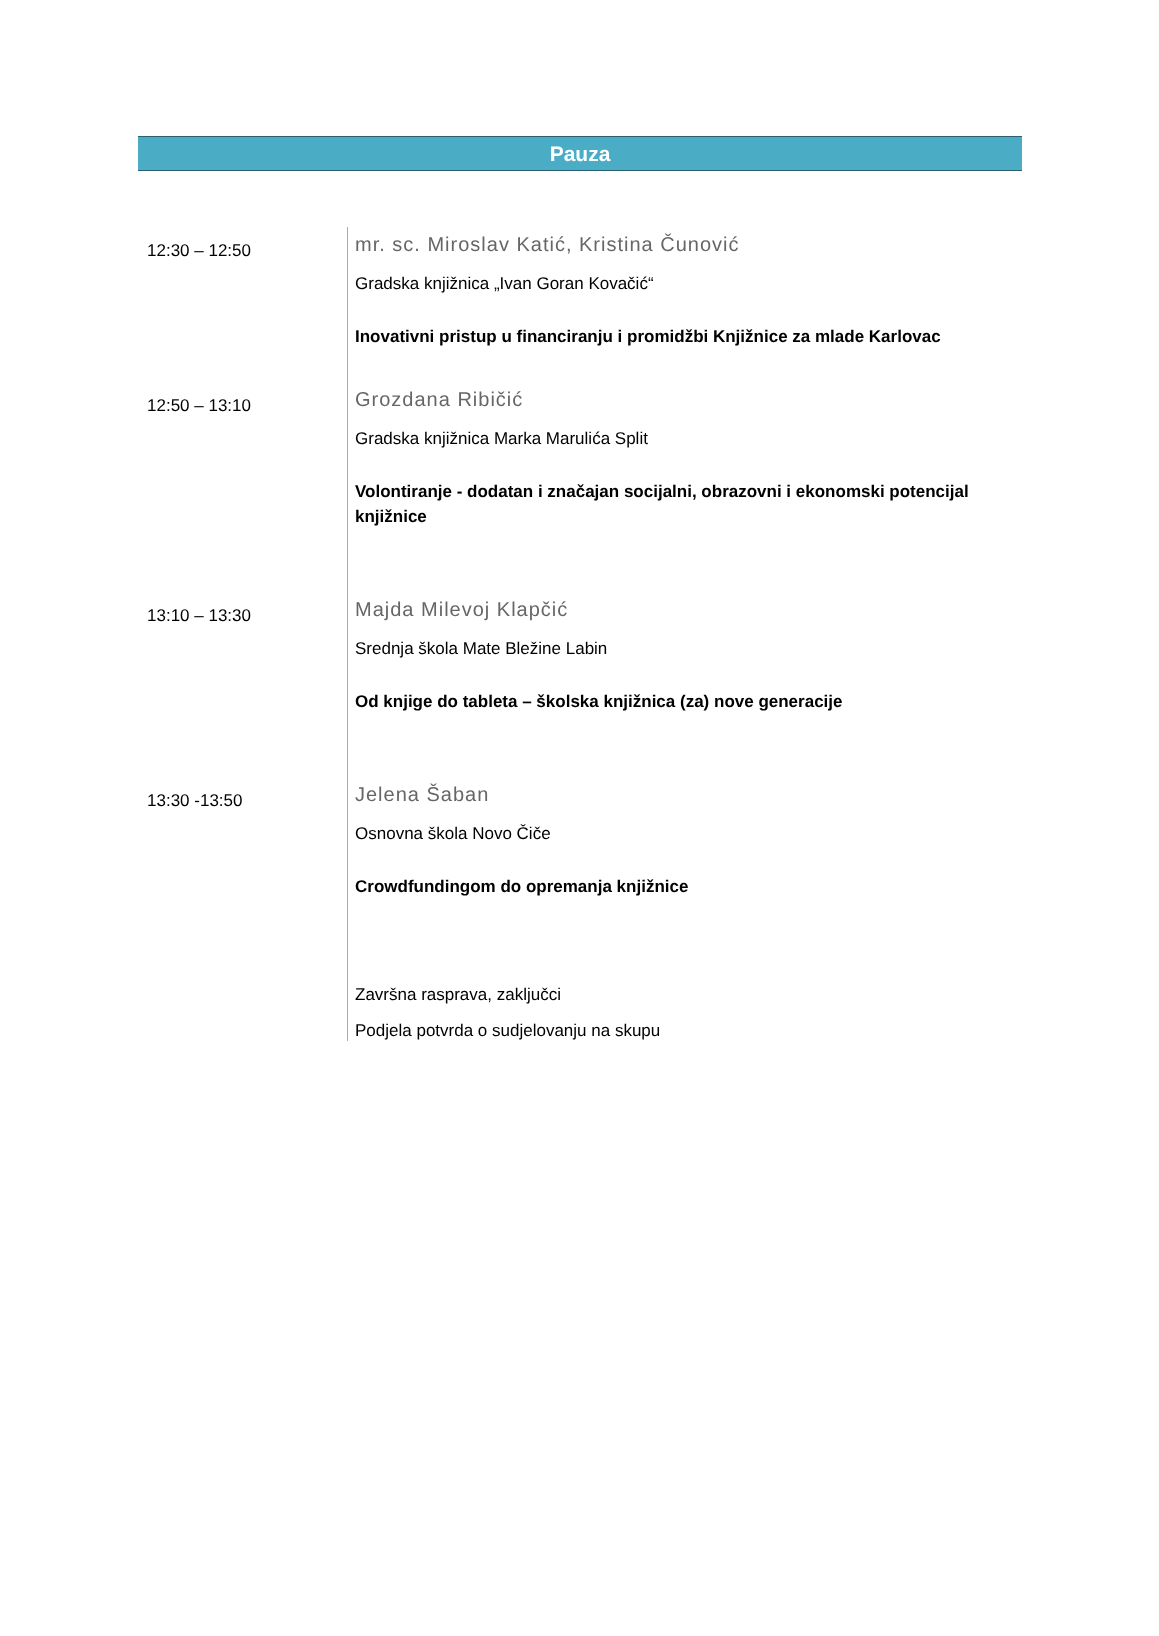Pauza
12:30 – 12:50
mr. sc. Miroslav Katić, Kristina Čunović
Gradska knjižnica „Ivan Goran Kovačić“
Inovativni pristup u financiranju i promidžbi Knjižnice za mlade Karlovac
12:50 – 13:10
Grozdana Ribičić
Gradska knjižnica Marka Marulića Split
Volontiranje - dodatan i značajan socijalni, obrazovni i ekonomski potencijal knjižnice
13:10 – 13:30
Majda Milevoj Klapčić
Srednja škola Mate Bležine Labin
Od knjige do tableta – školska knjižnica (za) nove generacije
13:30 -13:50
Jelena Šaban
Osnovna škola Novo Čiče
Crowdfundingom do opremanja knjižnice
Završna rasprava, zaključci
Podjela potvrda o sudjelovanju na skupu